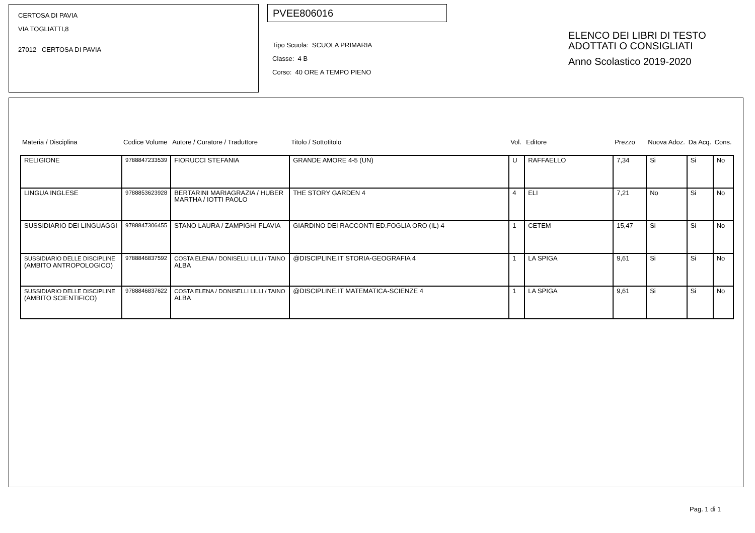CERTOSA DI PAVIA
VIA TOGLIATTI,8
27012 CERTOSA DI PAVIA
PVEE806016
Tipo Scuola: SCUOLA PRIMARIA
Classe: 4 B
Corso: 40 ORE A TEMPO PIENO
ELENCO DEI LIBRI DI TESTO
ADOTTATI O CONSIGLIATI
Anno Scolastico 2019-2020
| Materia / Disciplina | Codice Volume | Autore / Curatore / Traduttore | Titolo / Sottotitolo | Vol. | Editore | Prezzo | Nuova Adoz. | Da Acq. | Cons. |
| --- | --- | --- | --- | --- | --- | --- | --- | --- | --- |
| RELIGIONE | 9788847233539 | FIORUCCI STEFANIA | GRANDE AMORE 4-5 (UN) | U | RAFFAELLO | 7,34 | Si | Si | No |
| LINGUA INGLESE | 9788853623928 | BERTARINI MARIAGRAZIA / HUBER MARTHA / IOTTI PAOLO | THE STORY GARDEN 4 | 4 | ELI | 7,21 | No | Si | No |
| SUSSIDIARIO DEI LINGUAGGI | 9788847306455 | STANO LAURA / ZAMPIGHI FLAVIA | GIARDINO DEI RACCONTI ED.FOGLIA ORO (IL) 4 | 1 | CETEM | 15,47 | Si | Si | No |
| SUSSIDIARIO DELLE DISCIPLINE (AMBITO ANTROPOLOGICO) | 9788846837592 | COSTA ELENA / DONISELLI LILLI / TAINO ALBA | @DISCIPLINE.IT STORIA-GEOGRAFIA 4 | 1 | LA SPIGA | 9,61 | Si | Si | No |
| SUSSIDIARIO DELLE DISCIPLINE (AMBITO SCIENTIFICO) | 9788846837622 | COSTA ELENA / DONISELLI LILLI / TAINO ALBA | @DISCIPLINE.IT MATEMATICA-SCIENZE 4 | 1 | LA SPIGA | 9,61 | Si | Si | No |
Pag. 1 di 1